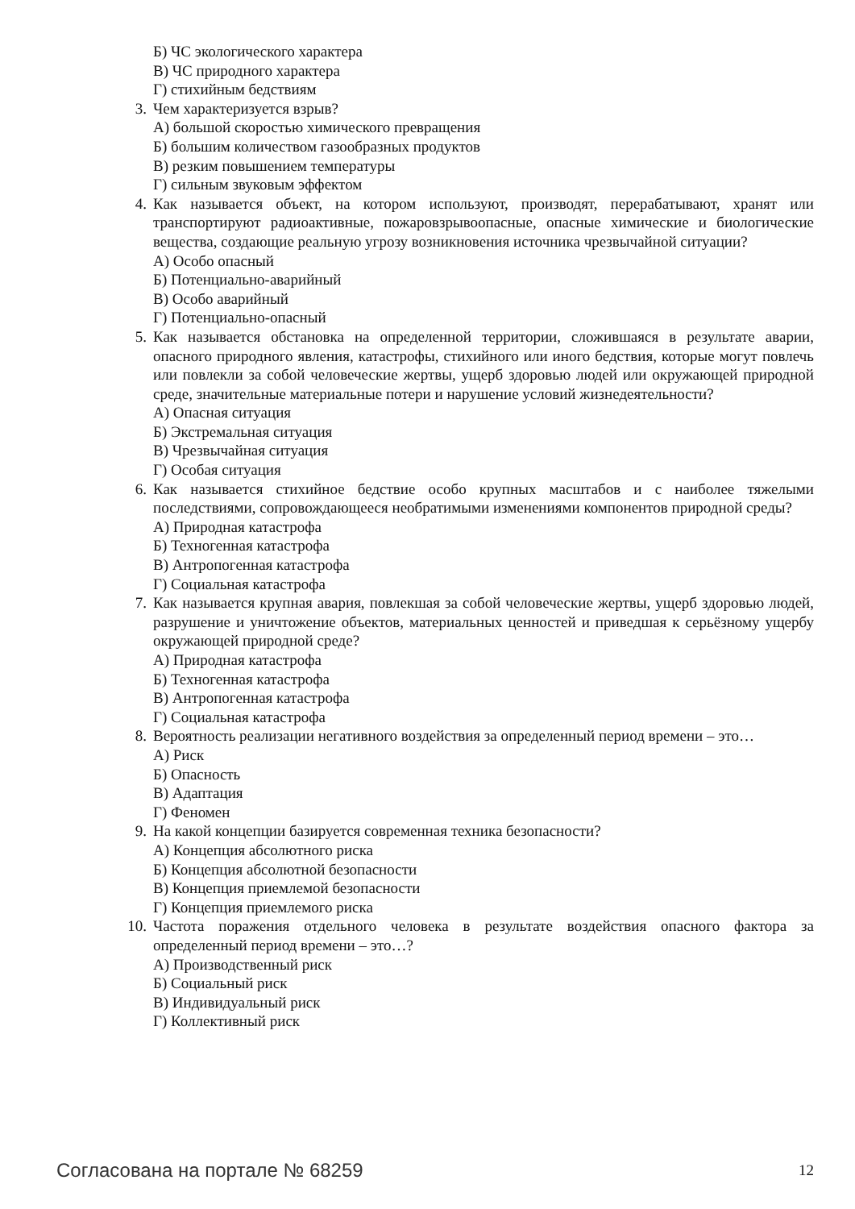Б) ЧС экологического характера
В) ЧС природного характера
Г) стихийным бедствиям
3. Чем характеризуется взрыв?
А) большой скоростью химического превращения
Б) большим количеством газообразных продуктов
В) резким повышением температуры
Г) сильным звуковым эффектом
4. Как называется объект, на котором используют, производят, перерабатывают, хранят или транспортируют радиоактивные, пожаровзрывоопасные, опасные химические и биологические вещества, создающие реальную угрозу возникновения источника чрезвычайной ситуации?
А) Особо опасный
Б) Потенциально-аварийный
В) Особо аварийный
Г) Потенциально-опасный
5. Как называется обстановка на определенной территории, сложившаяся в результате аварии, опасного природного явления, катастрофы, стихийного или иного бедствия, которые могут повлечь или повлекли за собой человеческие жертвы, ущерб здоровью людей или окружающей природной среде, значительные материальные потери и нарушение условий жизнедеятельности?
А) Опасная ситуация
Б) Экстремальная ситуация
В) Чрезвычайная ситуация
Г) Особая ситуация
6. Как называется стихийное бедствие особо крупных масштабов и с наиболее тяжелыми последствиями, сопровождающееся необратимыми изменениями компонентов природной среды?
А) Природная катастрофа
Б) Техногенная катастрофа
В) Антропогенная катастрофа
Г) Социальная катастрофа
7. Как называется крупная авария, повлекшая за собой человеческие жертвы, ущерб здоровью людей, разрушение и уничтожение объектов, материальных ценностей и приведшая к серьёзному ущербу окружающей природной среде?
А) Природная катастрофа
Б) Техногенная катастрофа
В) Антропогенная катастрофа
Г) Социальная катастрофа
8. Вероятность реализации негативного воздействия за определенный период времени – это…
А) Риск
Б) Опасность
В) Адаптация
Г) Феномен
9. На какой концепции базируется современная техника безопасности?
А) Концепция абсолютного риска
Б) Концепция абсолютной безопасности
В) Концепция приемлемой безопасности
Г) Концепция приемлемого риска
10. Частота поражения отдельного человека в результате воздействия опасного фактора за определенный период времени – это…?
А) Производственный риск
Б) Социальный риск
В) Индивидуальный риск
Г) Коллективный риск
Согласована на портале № 68259 12